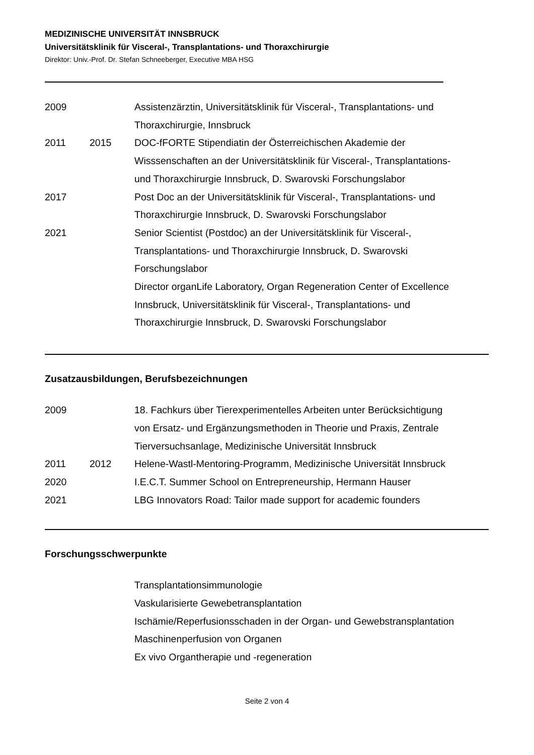MEDIZINISCHE UNIVERSITÄT INNSBRUCK
Universitätsklinik für Visceral-, Transplantations- und Thoraxchirurgie
Direktor: Univ.-Prof. Dr. Stefan Schneeberger, Executive MBA HSG
| 2009 | | Assistenzärztin, Universitätsklinik für Visceral-, Transplantations- und Thoraxchirurgie, Innsbruck |
| 2011 | 2015 | DOC-fFORTE Stipendiatin der Österreichischen Akademie der Wisssenschaften an der Universitätsklinik für Visceral-, Transplantations- und Thoraxchirurgie Innsbruck, D. Swarovski Forschungslabor |
| 2017 | | Post Doc an der Universitätsklinik für Visceral-, Transplantations- und Thoraxchirurgie Innsbruck, D. Swarovski Forschungslabor |
| 2021 | | Senior Scientist (Postdoc) an der Universitätsklinik für Visceral-, Transplantations- und Thoraxchirurgie Innsbruck, D. Swarovski Forschungslabor Director organLife Laboratory, Organ Regeneration Center of Excellence Innsbruck, Universitätsklinik für Visceral-, Transplantations- und Thoraxchirurgie Innsbruck, D. Swarovski Forschungslabor |
Zusatzausbildungen, Berufsbezeichnungen
| 2009 | | 18. Fachkurs über Tierexperimentelles Arbeiten unter Berücksichtigung von Ersatz- und Ergänzungsmethoden in Theorie und Praxis, Zentrale Tierversuchsanlage, Medizinische Universität Innsbruck |
| 2011 | 2012 | Helene-Wastl-Mentoring-Programm, Medizinische Universität Innsbruck |
| 2020 | | I.E.C.T. Summer School on Entrepreneurship, Hermann Hauser |
| 2021 | | LBG Innovators Road: Tailor made support for academic founders |
Forschungsschwerpunkte
| | | Transplantationsimmunologie Vaskularisierte Gewebetransplantation Ischämie/Reperfusionsschaden in der Organ- und Gewebstransplantation Maschinenperfusion von Organen Ex vivo Organtherapie und -regeneration |
Seite 2 von 4